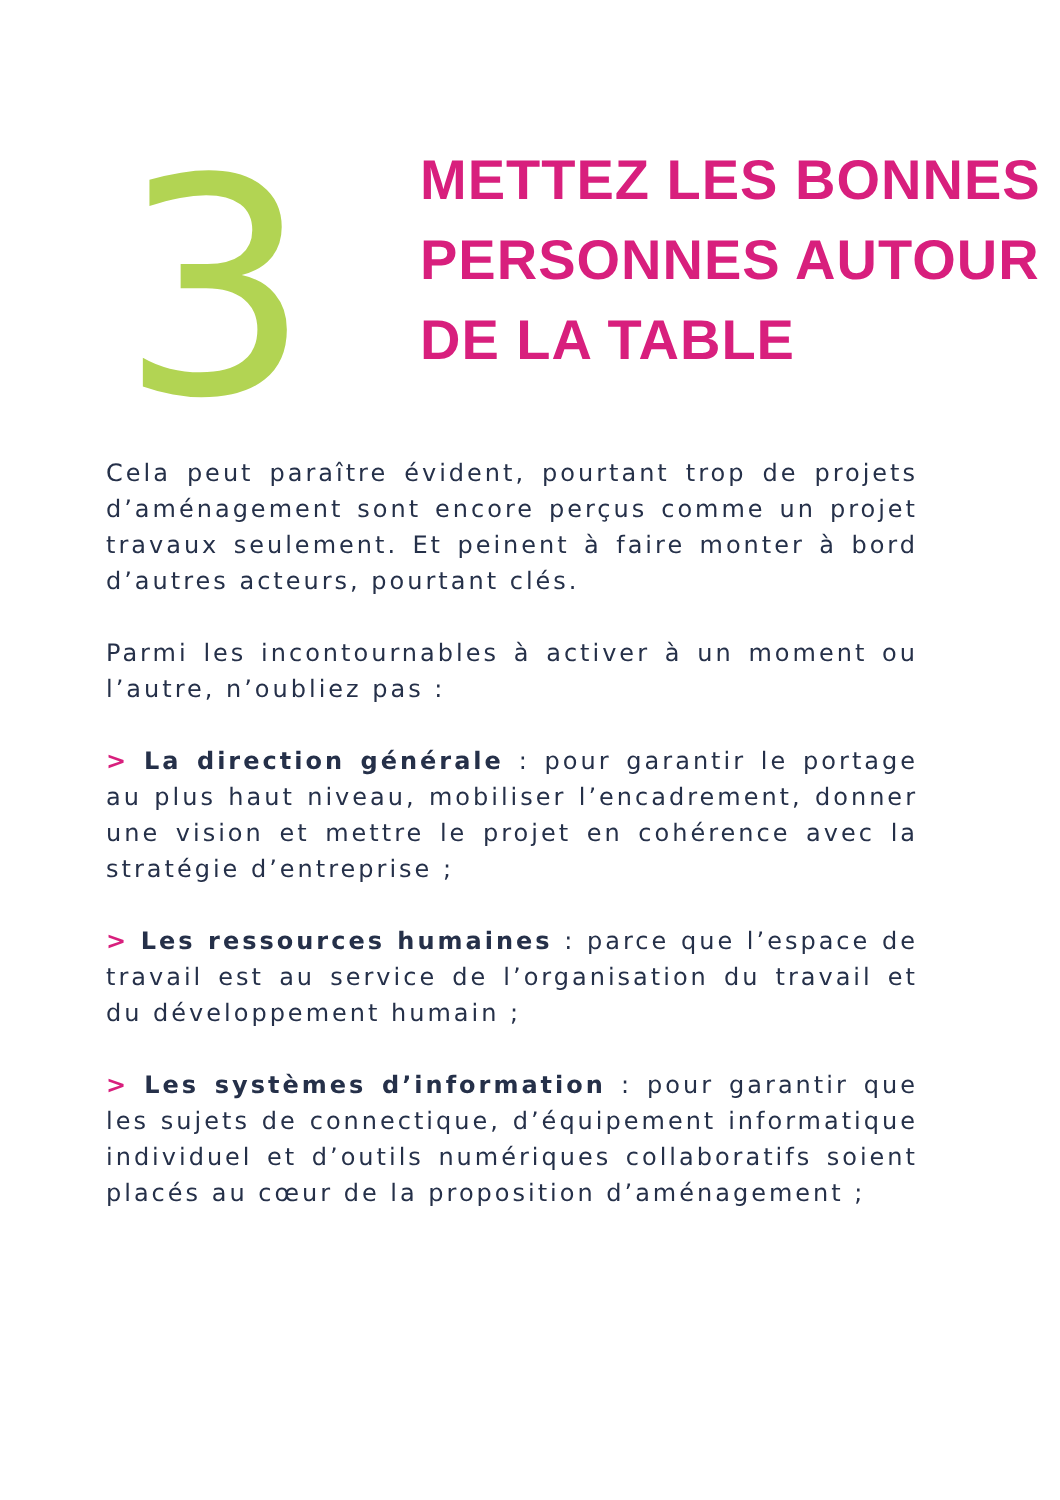3
METTEZ LES BONNES
PERSONNES AUTOUR
DE LA TABLE
Cela peut paraître évident, pourtant trop de projets d’aménagement sont encore perçus comme un projet travaux seulement. Et peinent à faire monter à bord d’autres acteurs, pourtant clés.
Parmi les incontournables à activer à un moment ou l’autre, n’oubliez pas :
> La direction générale : pour garantir le portage au plus haut niveau, mobiliser l’encadrement, donner une vision et mettre le projet en cohérence avec la stratégie d’entreprise ;
> Les ressources humaines : parce que l’espace de travail est au service de l’organisation du travail et du développement humain ;
> Les systèmes d’information : pour garantir que les sujets de connectique, d’équipement informatique individuel et d’outils numériques collaboratifs soient placés au cœur de la proposition d’aménagement ;